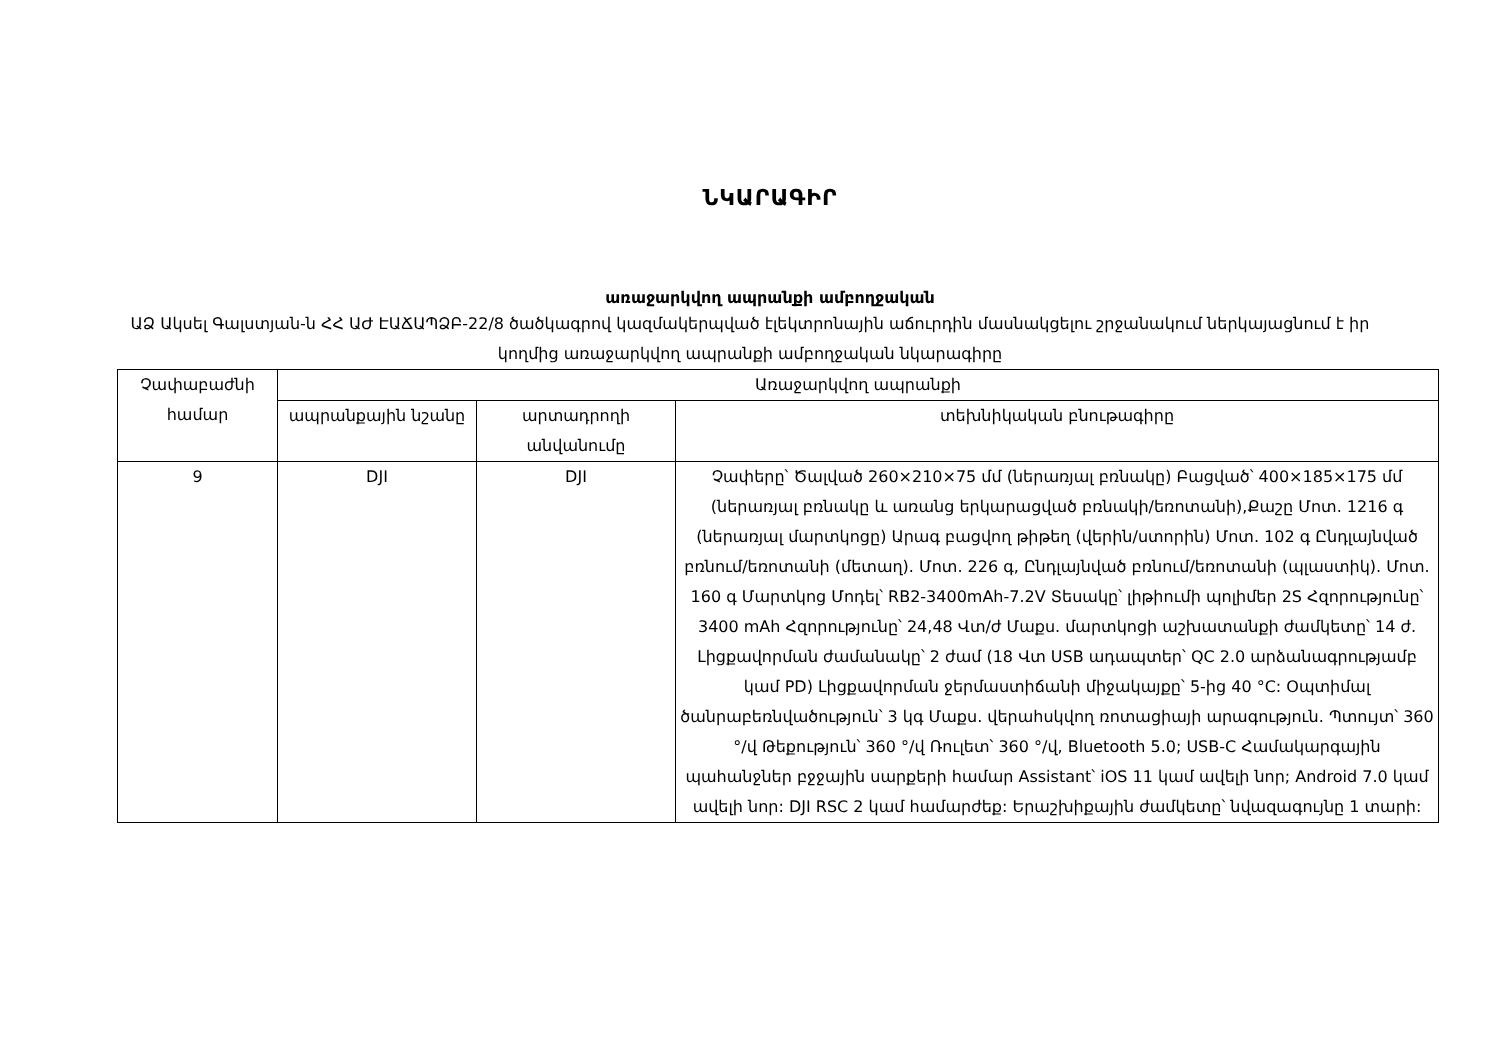ՆԿԱՐԱԳԻՐ
առաջարկվող ապրանքի ամբողջական
ԱՁ Ակսել Գալստյան-ն ՀՀ ԱԺ ԷԱՃԱՊՁԲ-22/8 ծածկագրով կազմակերպված էլեկտրոնային աճուրդին մասնակցելու շրջանակում ներկայացնում է իր կողմից առաջարկվող ապրանքի ամբողջական նկարագիրը
| Չափաբաժնի համար | Առաջարկվող ապրանքի | | |
| --- | --- | --- | --- |
| | ապրանքային նշանը | արտադրողի անվանումը | տեխնիկական բնութագիրը |
| 9 | DJI | DJI | Չափերը՝ Ծալված 260×210×75 մմ (ներառյալ բռնակը) Բացված՝ 400×185×175 մմ (ներառյալ բռնակը և առանց երկարացված բռնակի/եռոտանի),Քաշը Մոտ. 1216 գ (ներառյալ մարտկոցը) Արագ բացվող թիթեղ (վերին/ստորին) Մոտ. 102 գ Ընդլայնված բռնում/եռոտանի (մետաղ). Մոտ. 226 գ, Ընդլայնված բռնում/եռոտանի (պլաստիկ). Մոտ. 160 գ Մարտկոց Մոդել՝ RB2-3400mAh-7.2V Տեսակը՝ լիթիումի պոլիմեր 2S Հզորությունը՝ 3400 mAh Հզորությունը՝ 24,48 Վտ/ժ Մաքս. մարտկոցի աշխատանքի ժամկետը՝ 14 ժ. Լիցքավորման ժամանակը՝ 2 ժամ (18 Վտ USB ադապտեր՝ QC 2.0 արձանագրությամբ կամ PD) Լիցքավորման ջերմաստիճանի միջակայքը՝ 5-ից 40 °C: Օպտիմալ ծանրաբեռնվածություն՝ 3 կգ Մաքս. վերահսկվող ռոտացիայի արագություն. Պտույտ՝ 360 °/վ Թեքություն՝ 360 °/վ Ռուլետ՝ 360 °/վ, Bluetooth 5.0; USB-C Համակարգային պահանջներ բջջային սարքերի համար Assistant՝ iOS 11 կամ ավելի նոր; Android 7.0 կամ ավելի նոր: DJI RSC 2 կամ համարժեք: Երաշխիքային ժամկետը՝ նվազագույնը 1 տարի: |